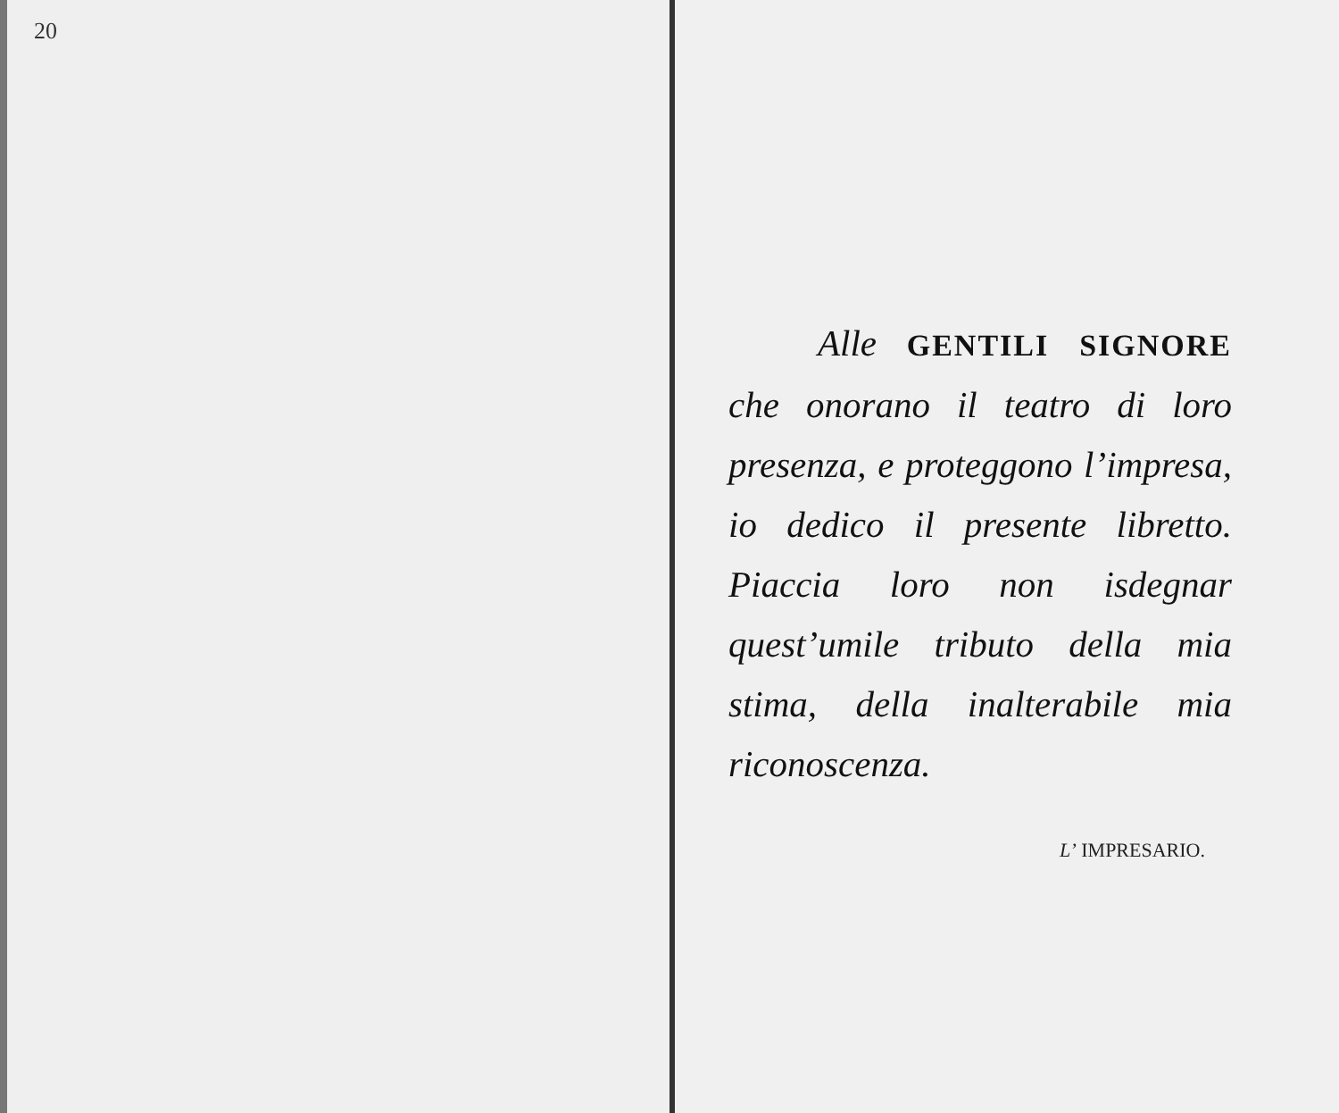20
Alle GENTILI SIGNORE che onorano il teatro di loro presenza, e proteggono l’impresa, io dedico il presente libretto. Piaccia loro non isdegnar quest’umile tributo della mia stima, della inalterabile mia riconoscenza.
L’ IMPRESARIO.